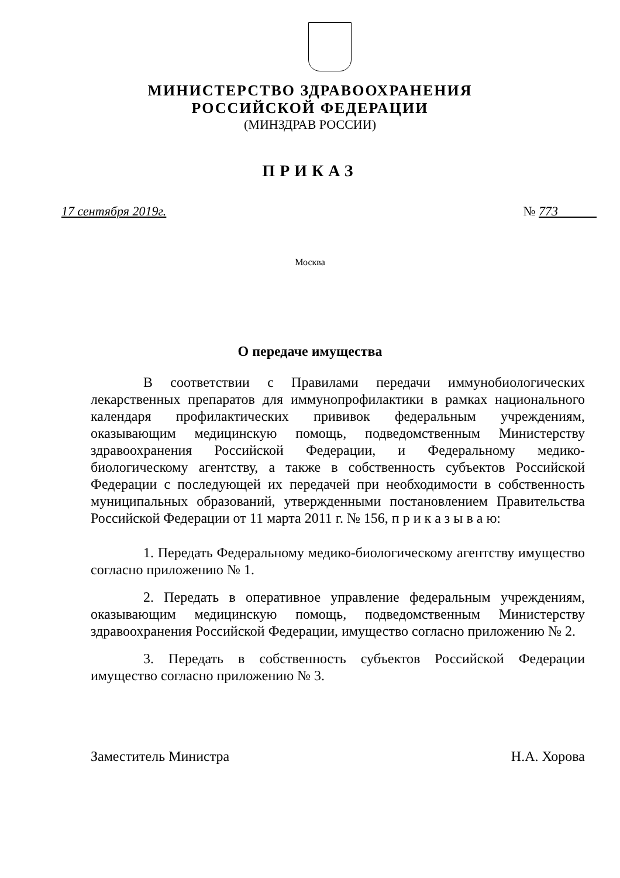МИНИСТЕРСТВО ЗДРАВООХРАНЕНИЯ
РОССИЙСКОЙ ФЕДЕРАЦИИ
(МИНЗДРАВ РОССИИ)
ПРИКАЗ
17 сентября 2019г. № 773
Москва
О передаче имущества
В соответствии с Правилами передачи иммунобиологических лекарственных препаратов для иммунопрофилактики в рамках национального календаря профилактических прививок федеральным учреждениям, оказывающим медицинскую помощь, подведомственным Министерству здравоохранения Российской Федерации, и Федеральному медико-биологическому агентству, а также в собственность субъектов Российской Федерации с последующей их передачей при необходимости в собственность муниципальных образований, утвержденными постановлением Правительства Российской Федерации от 11 марта 2011 г. № 156, п р и к а з ы в а ю:
1. Передать Федеральному медико-биологическому агентству имущество согласно приложению № 1.
2. Передать в оперативное управление федеральным учреждениям, оказывающим медицинскую помощь, подведомственным Министерству здравоохранения Российской Федерации, имущество согласно приложению № 2.
3. Передать в собственность субъектов Российской Федерации имущество согласно приложению № 3.
Заместитель Министра Н.А. Хорова